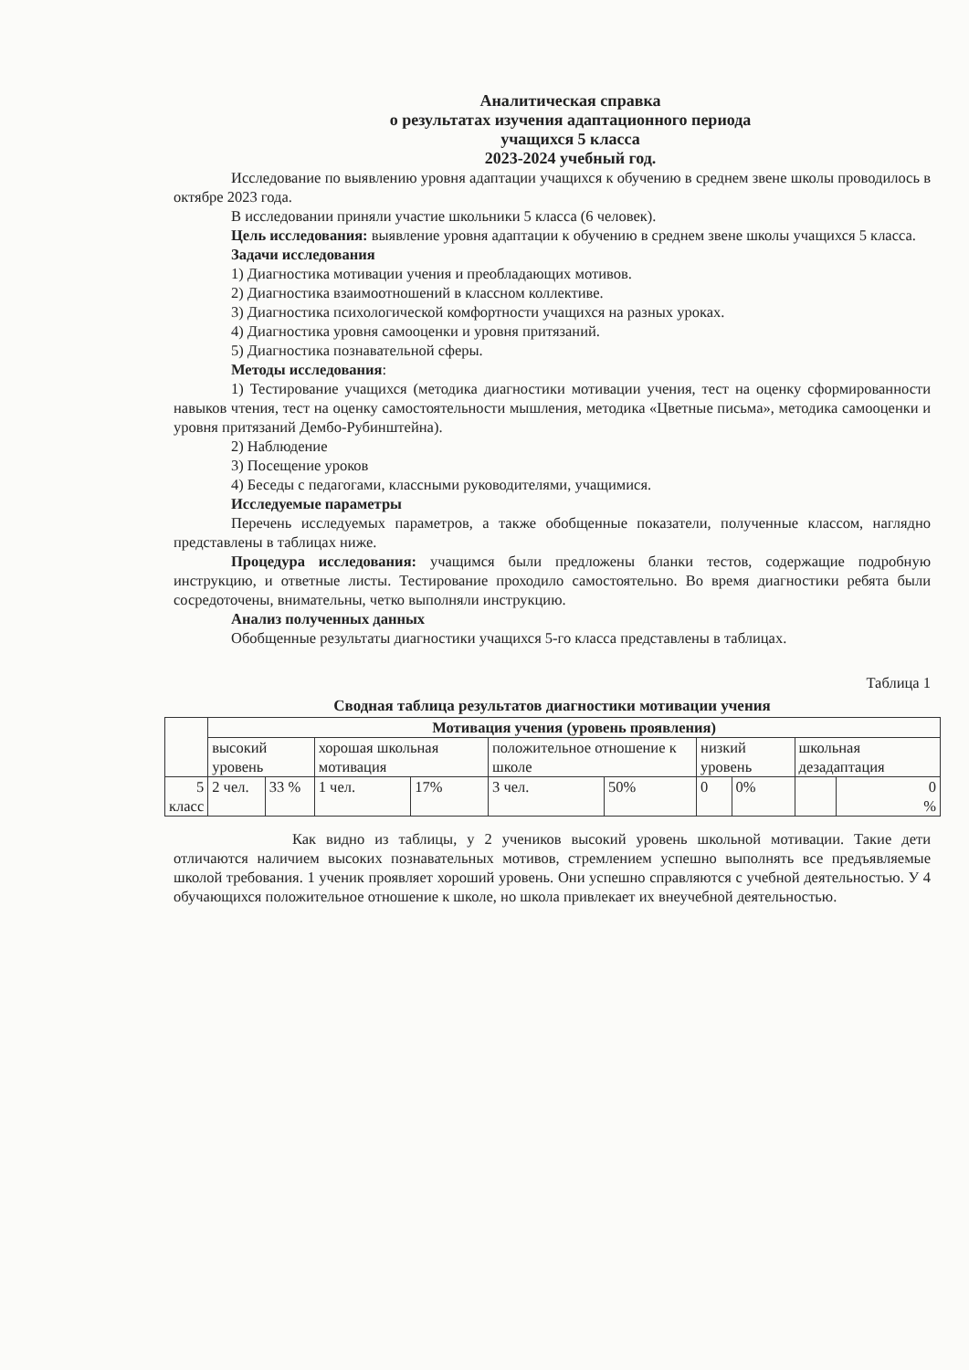Аналитическая справка
о результатах изучения адаптационного периода
учащихся 5 класса
2023-2024 учебный год.
Исследование по выявлению уровня адаптации учащихся к обучению в среднем звене школы проводилось в октябре 2023 года.
В исследовании приняли участие школьники 5 класса (6 человек).
Цель исследования: выявление уровня адаптации к обучению в среднем звене школы учащихся 5 класса.
Задачи исследования
1) Диагностика мотивации учения и преобладающих мотивов.
2) Диагностика взаимоотношений в классном коллективе.
3) Диагностика психологической комфортности учащихся на разных уроках.
4) Диагностика уровня самооценки и уровня притязаний.
5) Диагностика познавательной сферы.
Методы исследования:
1) Тестирование учащихся (методика диагностики мотивации учения, тест на оценку сформированности навыков чтения, тест на оценку самостоятельности мышления, методика «Цветные письма», методика самооценки и уровня притязаний Дембо-Рубинштейна).
2) Наблюдение
3) Посещение уроков
4) Беседы с педагогами, классными руководителями, учащимися.
Исследуемые параметры
Перечень исследуемых параметров, а также обобщенные показатели, полученные классом, наглядно представлены в таблицах ниже.
Процедура исследования: учащимся были предложены бланки тестов, содержащие подробную инструкцию, и ответные листы. Тестирование проходило самостоятельно. Во время диагностики ребята были сосредоточены, внимательны, четко выполняли инструкцию.
Анализ полученных данных
Обобщенные результаты диагностики учащихся 5-го класса представлены в таблицах.
Таблица 1
Сводная таблица результатов диагностики мотивации учения
| | Мотивация учения (уровень проявления) | | | | | | | | | |
| | высокий уровень | | хорошая школьная мотивация | | положительное отношение к школе | | низкий уровень | | школьная дезадаптация | |
| 5 класс | 2 чел. | 33 % | 1 чел. | 17% | 3 чел. | 50% | 0 | 0% | | 0 % |
Как видно из таблицы, у 2 учеников высокий уровень школьной мотивации. Такие дети отличаются наличием высоких познавательных мотивов, стремлением успешно выполнять все предъявляемые школой требования. 1 ученик проявляет хороший уровень. Они успешно справляются с учебной деятельностью. У 4 обучающихся положительное отношение к школе, но школа привлекает их внеучебной деятельностью.